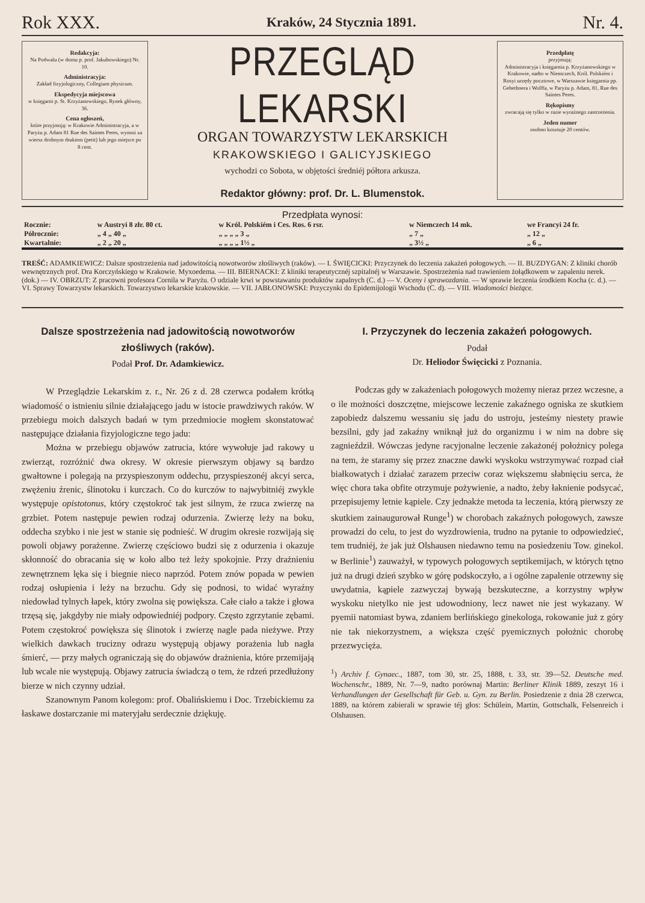Rok XXX. Kraków, 24 Stycznia 1891. Nr. 4.
Redakcyja:
Na Podwalu (w domu p. prof. Jakubowskiego) Nr. 10.
Administracyja:
Zakład fizyjologiczny, Collegium physicum.
Ekspedycyja miejscowa
w księgarni p. St. Krzyżanowskiego, Rynek główny, 36.
Cena ogłoszeń,
które przyjmoją: w Krakowie Administracyja, a w Paryżu p. Adam 81 Rue des Saintes Peres, wynosi za wiersz drobnym drukiem (petit) lub jego miejsce po 8 cent.
PRZEGLĄD LEKARSKI
ORGAN TOWARZYSTW LEKARSKICH
KRAKOWSKIEGO I GALICYJSKIEGO
wychodzi co Sobota, w objętości średniéj półtora arkusza.
Redaktor główny: prof. Dr. L. Blumenstok.
Przedpłatę
przyjmują:
Administracyja i księgarnia p. Krzyżanowskiego w Krakowie, nadto w Niemczech, Król. Polskiém i Rosyi urzędy pocztowe, w Warszawie księgarnia pp. Gebethnera i Wolffa, w Paryżu p. Adam, 81, Rue des Saintes Peres.
Rękopismy
zwracają się tylko w razie wyraźnego zastrzeżenia.
Jeden numer
osobno kosztuje 20 centów.
Przedpłata wynosi:
| Rocznie: | w Austryi 8 złr. 80 ct. | w Król. Polskiém i Ces. Ros. 6 rsr. | w Niemczech 14 mk. | we Francyi 24 fr. |
| Półrocznie: | „ 4 „ 40 „ | „ „ „ „ 3 „ | „ 7 „ | „ 12 „ |
| Kwartalnie: | „ 2 „ 20 „ | „ „ „ „ 1½ „ | „ 3½ „ | „ 6 „ |
TREŚĆ: ADAMKIEWICZ: Dalsze spostrzeżenia nad jadowitością nowotworów złośliwych (raków). — I. ŚWIĘCICKI: Przyczynek do leczenia zakażeń połogowych. — II. BUZDYGAN: Z kliniki chorób wewnętrznych prof. Dra Korczyńskiego w Krakowie. Myxoedema. — III. BIERNACKI: Z kliniki terapeutycznéj szpitalnéj w Warszawie. Spostrzeżenia nad trawieniem żołądkowem w zapaleniu nerek. (dok.) — IV. OBRZUT: Z pracowni profesora Cornila w Paryżu. O udziale krwi w powstawaniu produktów zapalnych (C. d.) — V. Oceny i sprawozdania. — W sprawie leczenia środkiem Kocha (c. d.). — VI. Sprawy Towarzystw lekarskich. Towarzystwo lekarskie krakowskie. — VII. JABŁONOWSKI: Przyczynki do Epidemijologii Wschodu (C. d). — VIII. Wiadomości bieżące.
Dalsze spostrzeżenia nad jadowitością nowotworów złośliwych (raków).
Podał Prof. Dr. Adamkiewicz.
W Przeglądzie Lekarskim z. r., Nr. 26 z d. 28 czerwca podałem krótką wiadomość o istnieniu silnie działającego jadu w istocie prawdziwych raków. W przebiegu moich dalszych badań w tym przedmiocie mogłem skonstatować następujące działania fizyjologiczne tego jadu:
Można w przebiegu objawów zatrucia, które wywołuje jad rakowy u zwierząt, rozróżnić dwa okresy. W okresie pierwszym objawy są bardzo gwałtowne i polegają na przyspieszonym oddechu, przyspieszonéj akcyi serca, zwężeniu źrenic, ślinotoku i kurczach. Co do kurczów to najwybitniéj zwykle występuje opistotonus, który częstokroć tak jest silnym, że rzuca zwierzę na grzbiet. Potem następuje pewien rodzaj odurzenia. Zwierzę leży na boku, oddecha szybko i nie jest w stanie się podnieść. W drugim okresie rozwijają się powoli objawy porażenne. Zwierzę częściowo budzi się z odurzenia i okazuje skłonność do obracania się w koło albo też leży spokojnie. Przy drażnieniu zewnętrznem lęka się i biegnie nieco naprzód. Potem znów popada w pewien rodzaj osłupienia i leży na brzuchu. Gdy się podnosi, to widać wyraźny niedowład tylnych łapek, który zwolna się powiększa. Całe ciało a także i głowa trzęsą się, jakgdyby nie miały odpowiedniéj podpory. Często zgrzytanie zębami. Potem częstokroć powiększa się ślinotok i zwierzę nagle pada nieżywe. Przy wielkich dawkach trucizny odrazu występują objawy porażenia lub nagła śmierć, — przy małych ograniczają się do objawów drażnienia, które przemijają lub wcale nie występują. Objawy zatrucia świadczą o tem, że rdzeń przedłużony bierze w nich czynny udział.
Szanownym Panom kolegom: prof. Obalińskiemu i Doc. Trzebickiemu za łaskawe dostarczanie mi materyjału serdecznie dziękuję.
I. Przyczynek do leczenia zakażeń połogowych.
Podał
Dr. Heliodor Święcicki z Poznania.
Podczas gdy w zakażeniach połogowych możemy nieraz przez wczesne, a o ile możności doszczętne, miejscowe leczenie zakaźnego ogniska ze skutkiem zapobiedz dalszemu wessaniu się jadu do ustroju, jesteśmy niestety prawie bezsilni, gdy jad zakaźny wniknął już do organizmu i w nim na dobre się zagnieździł. Wówczas jedyne racyjonalne leczenie zakażonéj położnicy polega na tem, że staramy się przez znaczne dawki wyskoku wstrzymywać rozpad ciał białkowatych i działać zarazem przeciw coraz większemu słabnięciu serca, że więc chora taka obfite otrzymuje pożywienie, a nadto, żeby łaknienie podsycać, przepisujemy letnie kąpiele. Czy jednakże metoda ta leczenia, którą pierwszy ze skutkiem zainaugurował Runge<sup>1</sup>) w chorobach zakaźnych połogowych, zawsze prowadzi do celu, to jest do wyzdrowienia, trudno na pytanie to odpowiedzieć, tem trudniéj, że jak już Olshausen niedawno temu na posiedzeniu Tow. ginekol. w Berlinie<sup>1</sup>) zauważył, w typowych połogowych septikemijach, w których tętno już na drugi dzień szybko w górę podskoczyło, a i ogólne zapalenie otrzewny się uwydatnia, kąpiele zazwyczaj bywają bezskuteczne, a korzystny wpływ wyskoku nietylko nie jest udowodniony, lecz nawet nie jest wykazany. W pyemii natomiast bywa, zdaniem berlińskiego ginekologa, rokowanie już z góry nie tak niekorzystnem, a większa część pyemicznych położnic chorobę przezwycięża.
<sup>1</sup>) Archiv f. Gynaec., 1887, tom 30, str. 25, 1888, t. 33, str. 39—52. Deutsche med. Wochenschr., 1889, Nr. 7—9, nadto porównaj Martin: Berliner Klinik 1889, zeszyt 16 i Verhandlungen der Gesellschaft für Geb. u. Gyn. zu Berlin. Posiedzenie z dnia 28 czerwca, 1889, na którem zabierali w sprawie téj głos: Schülein, Martin, Gottschalk, Felsenreich i Olshausen.